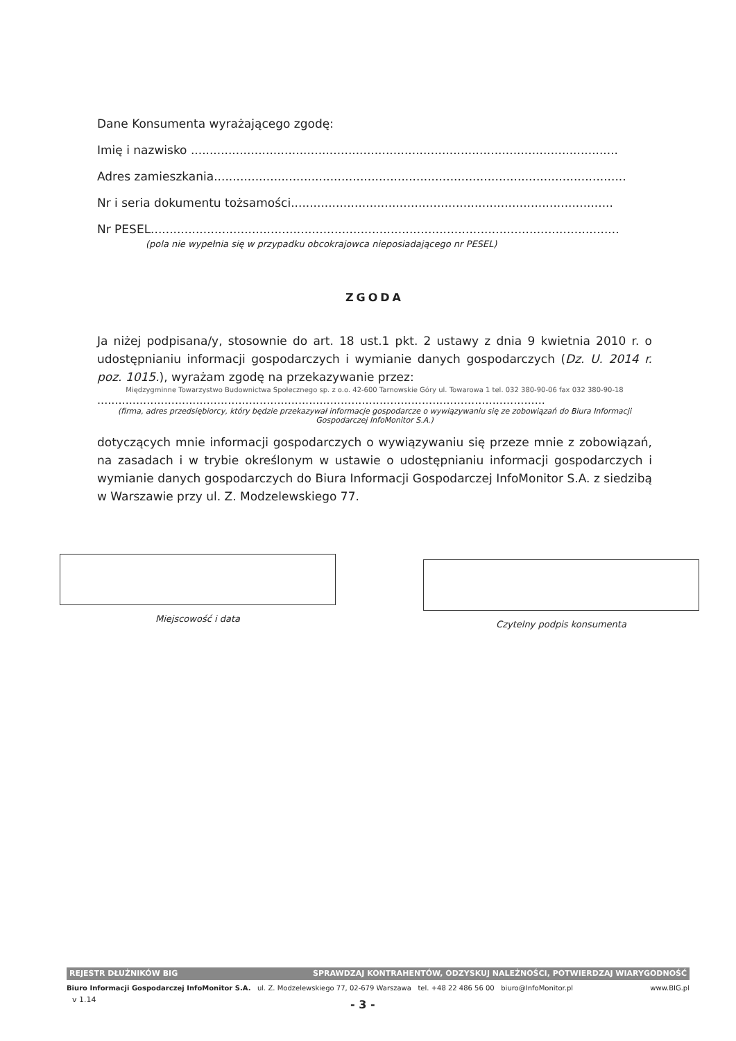Dane Konsumenta wyrażającego zgodę:
Imię i nazwisko ..................................................................................................................
Adres zamieszkania..............................................................................................................
Nr i seria dokumentu tożsamości......................................................................................
Nr PESEL.............................................................................................................................
(pola nie wypełnia się w przypadku obcokrajowca nieposiadającego nr PESEL)
ZGODA
Ja niżej podpisana/y, stosownie do art. 18 ust.1 pkt. 2 ustawy z dnia 9 kwietnia 2010 r. o udostępnianiu informacji gospodarczych i wymianie danych gospodarczych (Dz. U. 2014 r. poz. 1015.), wyrażam zgodę na przekazywanie przez:
Międzygminne Towarzystwo Budownictwa Społecznego sp. z o.o. 42-600 Tarnowskie Góry ul. Towarowa 1 tel. 032 380-90-06 fax 032 380-90-18
...............................................................................................................................
(firma, adres przedsiębiorcy, który będzie przekazywał informacje gospodarcze o wywiązywaniu się ze zobowiązań do Biura Informacji Gospodarczej InfoMonitor S.A.)
dotyczących mnie informacji gospodarczych o wywiązywaniu się przeze mnie z zobowiązań, na zasadach i w trybie określonym w ustawie o udostępnianiu informacji gospodarczych i wymianie danych gospodarczych do Biura Informacji Gospodarczej InfoMonitor S.A. z siedzibą w Warszawie przy ul. Z. Modzelewskiego 77.
Miejscowość i data Czytelny podpis konsumenta
REJESTR DŁUŻNIKÓW BIG SPRAWDZAJ KONTRAHENTÓW, ODZYSKUJ NALEŻNOŚCI, POTWIERDZAJ WIARYGODNOŚĆ
Biuro Informacji Gospodarczej InfoMonitor S.A. ul. Z. Modzelewskiego 77, 02-679 Warszawa tel. +48 22 486 56 00 biuro@InfoMonitor.pl www.BIG.pl
v 1.14 - 3 -